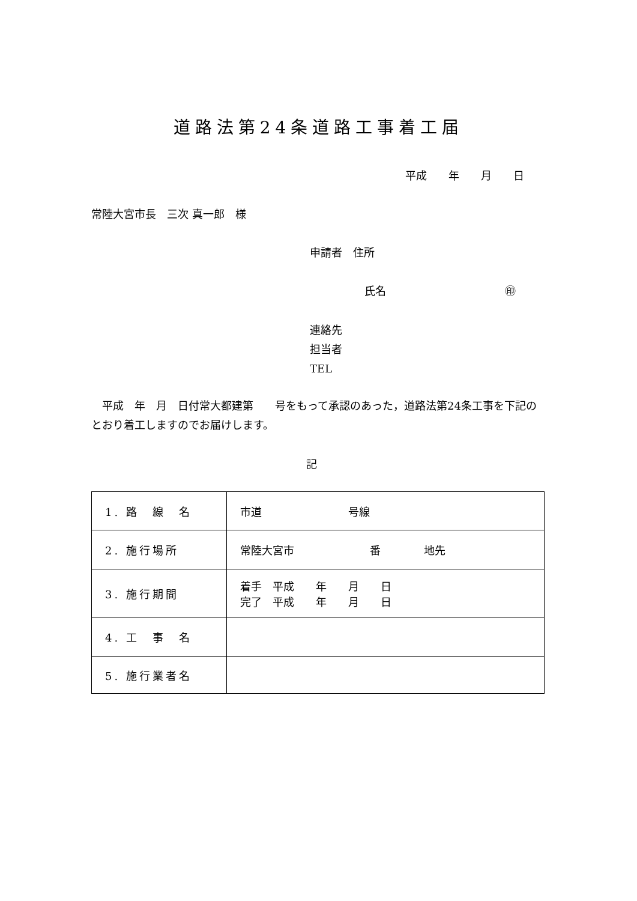道路法第24条道路工事着工届
平成　　年　　月　　日
常陸大宮市長　三次 真一郎　様
申請者　住所
氏名　　　　　　　　　　　㊞
連絡先
担当者
TEL
　平成　年　月　日付常大都建第　　号をもって承認のあった，道路法第24条工事を下記のとおり着工しますのでお届けします。
記
| 1. 路 線 名 | 市道 号線 |
| 2. 施行場所 | 常陸大宮市 番 地先 |
| 3. 施行期間 | 着手 平成 年 月 日 完了 平成 年 月 日 |
| 4. 工 事 名 | |
| 5. 施行業者名 | |